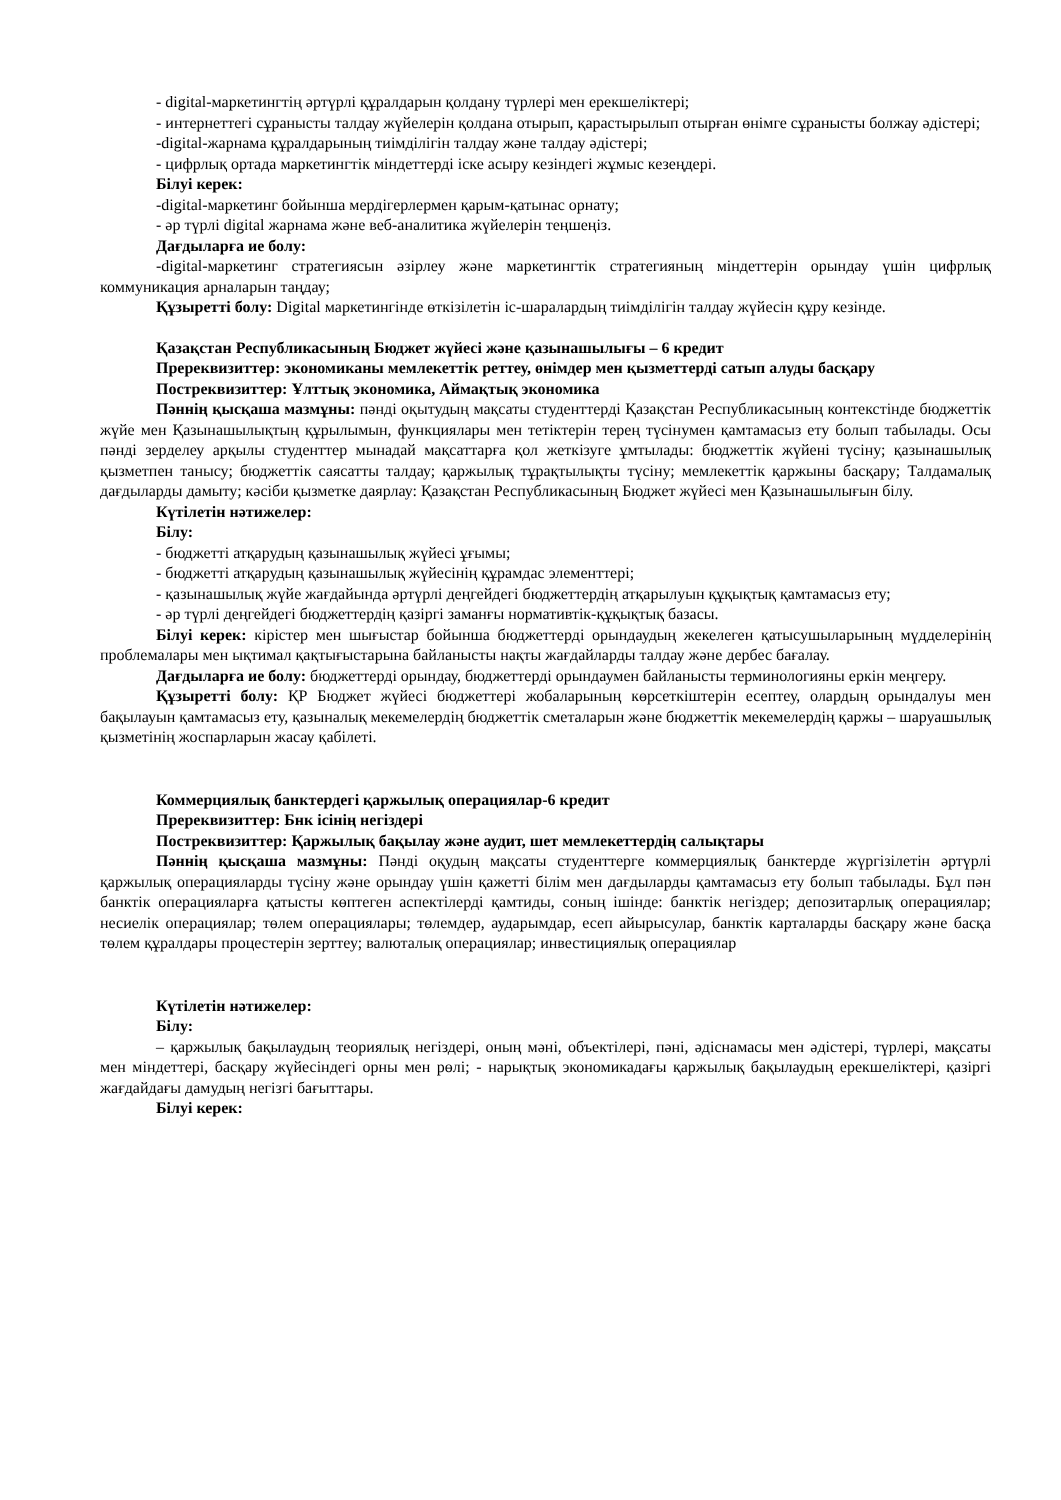- digital-маркетингтің әртүрлі құралдарын қолдану түрлері мен ерекшеліктері;
- интернеттегі сұранысты талдау жүйелерін қолдана отырып, қарастырылып отырған өнімге сұранысты болжау әдістері;
-digital-жарнама құралдарының тиімділігін талдау және талдау әдістері;
- цифрлық ортада маркетингтік міндеттерді іске асыру кезіндегі жұмыс кезеңдері.
Білуі керек:
-digital-маркетинг бойынша мердігерлермен қарым-қатынас орнату;
- әр түрлі digital жарнама және веб-аналитика жүйелерін теңшеңіз.
Дағдыларға ие болу:
-digital-маркетинг стратегиясын әзірлеу және маркетингтік стратегияның міндеттерін орындау үшін цифрлық коммуникация арналарын таңдау;
Құзыретті болу: Digital маркетингінде өткізілетін іс-шаралардың тиімділігін талдау жүйесін құру кезінде.
Қазақстан Республикасының Бюджет жүйесі және қазынашылығы – 6 кредит
Пререквизиттер: экономиканы мемлекеттік реттеу, өнімдер мен қызметтерді сатып алуды басқару
Постреквизиттер: Ұлттық экономика, Аймақтық экономика
Пәннің қысқаша мазмұны: пәнді оқытудың мақсаты студенттерді Қазақстан Республикасының контекстінде бюджеттік жүйе мен Қазынашылықтың құрылымын, функциялары мен тетіктерін терең түсінумен қамтамасыз ету болып табылады. Осы пәнді зерделеу арқылы студенттер мынадай мақсаттарға қол жеткізуге ұмтылады: бюджеттік жүйені түсіну; қазынашылық қызметпен танысу; бюджеттік саясатты талдау; қаржылық тұрақтылықты түсіну; мемлекеттік қаржыны басқару; Талдамалық дағдыларды дамыту; кәсіби қызметке даярлау: Қазақстан Республикасының Бюджет жүйесі мен Қазынашылығын білу.
Күтілетін нәтижелер:
Білу:
- бюджетті атқарудың қазынашылық жүйесі ұғымы;
- бюджетті атқарудың қазынашылық жүйесінің құрамдас элементтері;
- қазынашылық жүйе жағдайында әртүрлі деңгейдегі бюджеттердің атқарылуын құқықтық қамтамасыз ету;
- әр түрлі деңгейдегі бюджеттердің қазіргі заманғы нормативтік-құқықтық базасы.
Білуі керек: кірістер мен шығыстар бойынша бюджеттерді орындаудың жекелеген қатысушыларының мүдделерінің проблемалары мен ықтимал қақтығыстарына байланысты нақты жағдайларды талдау және дербес бағалау.
Дағдыларға ие болу: бюджеттерді орындау, бюджеттерді орындаумен байланысты терминологияны еркін меңгеру.
Құзыретті болу: ҚР Бюджет жүйесі бюджеттері жобаларының көрсеткіштерін есептеу, олардың орындалуы мен бақылауын қамтамасыз ету, қазыналық мекемелердің бюджеттік сметаларын және бюджеттік мекемелердің қаржы – шаруашылық қызметінің жоспарларын жасау қабілеті.
Коммерциялық банктердегі қаржылық операциялар-6 кредит
Пререквизиттер: Бнк ісінің негіздері
Постреквизиттер: Қаржылық бақылау және аудит, шет мемлекеттердің салықтары
Пәннің қысқаша мазмұны: Пәнді оқудың мақсаты студенттерге коммерциялық банктерде жүргізілетін әртүрлі қаржылық операцияларды түсіну және орындау үшін қажетті білім мен дағдыларды қамтамасыз ету болып табылады. Бұл пән банктік операцияларға қатысты көптеген аспектілерді қамтиды, соның ішінде: банктік негіздер; депозитарлық операциялар; несиелік операциялар; төлем операциялары; төлемдер, аударымдар, есеп айырысулар, банктік карталарды басқару және басқа төлем құралдары процестерін зерттеу; валюталық операциялар; инвестициялық операциялар
Күтілетін нәтижелер:
Білу:
– қаржылық бақылаудың теориялық негіздері, оның мәні, объектілері, пәні, әдіснамасы мен әдістері, түрлері, мақсаты мен міндеттері, басқару жүйесіндегі орны мен рөлі; - нарықтық экономикадағы қаржылық бақылаудың ерекшеліктері, қазіргі жағдайдағы дамудың негізгі бағыттары.
Білуі керек: